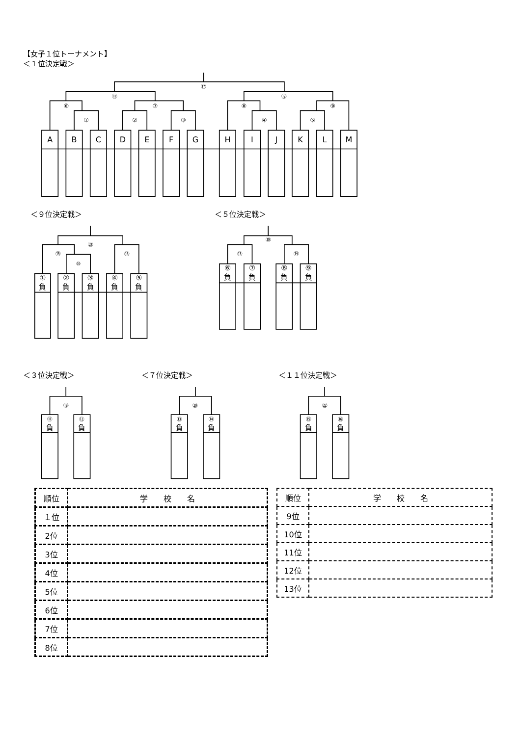【女子１位トーナメント】
＜１位決定戦＞
⑰
⑪
⑫
⑥
⑦
⑧
⑨
①
②
③
④
⑤
A
B
C
D
E
F
G
H
I
J
K
L
M
＜９位決定戦＞ ＜５位決定戦＞
㉑
⑮
⑯
⑩
⑲
⑬
⑭
①
負
②
負
③
負
④
負
⑤
負
⑥
負
⑦
負
⑧
負
⑨
負
＜３位決定戦＞ ＜７位決定戦＞ ＜１１位決定戦＞
⑱
⑳
㉒
⑪
⑫
⑬
⑭
⑮
⑯
負
負
負
負
負
負
| 順位 | 学 校 名 |
| --- | --- |
| １位 | |
| 2位 | |
| 3位 | |
| 4位 | |
| 5位 | |
| 6位 | |
| 7位 | |
| 8位 | |
| 順位 | 学 校 名 |
| --- | --- |
| 9位 | |
| 10位 | |
| 11位 | |
| 12位 | |
| 13位 | |